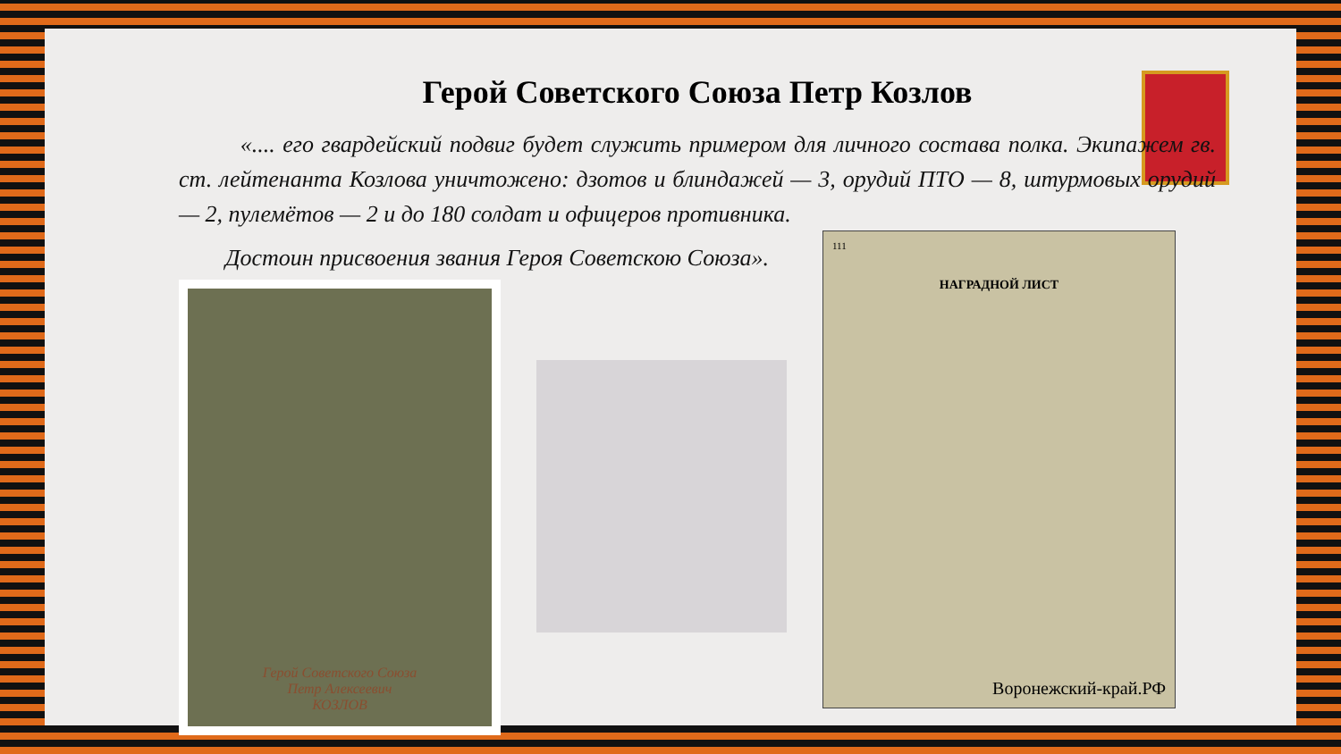Герой Советского Союза Петр Козлов
«.... его гвардейский подвиг будет служить примером для личного состава полка. Экипажем гв. ст. лейтенанта Козлова уничтожено: дзотов и блиндажей — 3, орудий ПТО — 8, штурмовых орудий — 2, пулемётов — 2 и до 180 солдат и офицеров противника.
Достоин присвоения звания Героя Советскою Союза».
Герой Советского Союза
Петр Алексеевич
КОЗЛОВ
111
НАГРАДНОЙ ЛИСТ
Воронежский-край.РФ